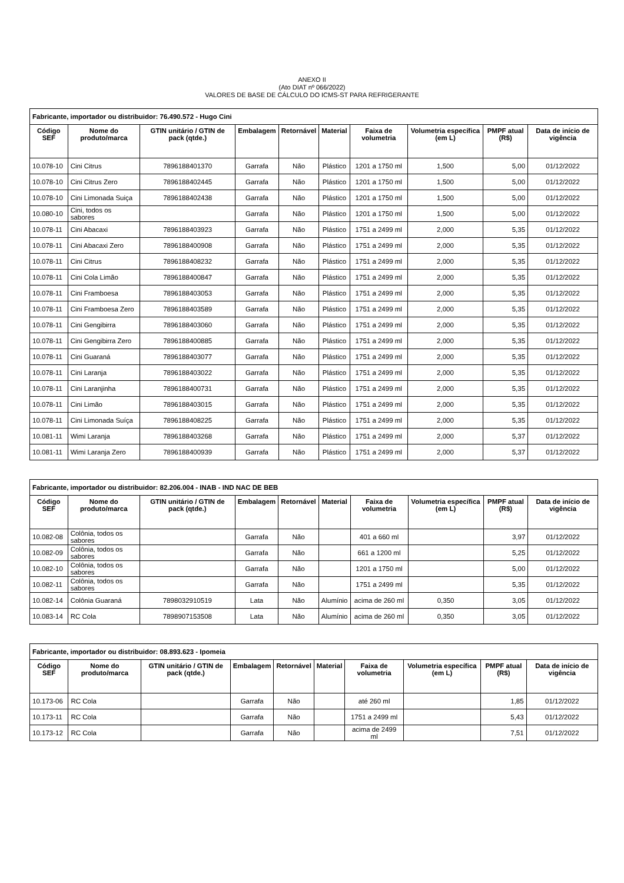ANEXO II
(Ato DIAT nº 066/2022)
VALORES DE BASE DE CÁLCULO DO ICMS-ST PARA REFRIGERANTE
| Fabricante, importador ou distribuidor: 76.490.572 - Hugo Cini | | | | | | | | | |
| --- | --- | --- | --- | --- | --- | --- | --- | --- | --- |
| Código SEF | Nome do produto/marca | GTIN unitário / GTIN de pack (qtde.) | Embalagem | Retornável | Material | Faixa de volumetria | Volumetria específica (em L) | PMPF atual (R$) | Data de início de vigência |
| 10.078-10 | Cini Citrus | 7896188401370 | Garrafa | Não | Plástico | 1201 a 1750 ml | 1,500 | 5,00 | 01/12/2022 |
| 10.078-10 | Cini Citrus Zero | 7896188402445 | Garrafa | Não | Plástico | 1201 a 1750 ml | 1,500 | 5,00 | 01/12/2022 |
| 10.078-10 | Cini Limonada Suiça | 7896188402438 | Garrafa | Não | Plástico | 1201 a 1750 ml | 1,500 | 5,00 | 01/12/2022 |
| 10.080-10 | Cini, todos os sabores | | Garrafa | Não | Plástico | 1201 a 1750 ml | 1,500 | 5,00 | 01/12/2022 |
| 10.078-11 | Cini Abacaxi | 7896188403923 | Garrafa | Não | Plástico | 1751 a 2499 ml | 2,000 | 5,35 | 01/12/2022 |
| 10.078-11 | Cini Abacaxi Zero | 7896188400908 | Garrafa | Não | Plástico | 1751 a 2499 ml | 2,000 | 5,35 | 01/12/2022 |
| 10.078-11 | Cini Citrus | 7896188408232 | Garrafa | Não | Plástico | 1751 a 2499 ml | 2,000 | 5,35 | 01/12/2022 |
| 10.078-11 | Cini Cola Limão | 7896188400847 | Garrafa | Não | Plástico | 1751 a 2499 ml | 2,000 | 5,35 | 01/12/2022 |
| 10.078-11 | Cini Framboesa | 7896188403053 | Garrafa | Não | Plástico | 1751 a 2499 ml | 2,000 | 5,35 | 01/12/2022 |
| 10.078-11 | Cini Framboesa Zero | 7896188403589 | Garrafa | Não | Plástico | 1751 a 2499 ml | 2,000 | 5,35 | 01/12/2022 |
| 10.078-11 | Cini Gengibirra | 7896188403060 | Garrafa | Não | Plástico | 1751 a 2499 ml | 2,000 | 5,35 | 01/12/2022 |
| 10.078-11 | Cini Gengibirra Zero | 7896188400885 | Garrafa | Não | Plástico | 1751 a 2499 ml | 2,000 | 5,35 | 01/12/2022 |
| 10.078-11 | Cini Guaraná | 7896188403077 | Garrafa | Não | Plástico | 1751 a 2499 ml | 2,000 | 5,35 | 01/12/2022 |
| 10.078-11 | Cini Laranja | 7896188403022 | Garrafa | Não | Plástico | 1751 a 2499 ml | 2,000 | 5,35 | 01/12/2022 |
| 10.078-11 | Cini Laranjinha | 7896188400731 | Garrafa | Não | Plástico | 1751 a 2499 ml | 2,000 | 5,35 | 01/12/2022 |
| 10.078-11 | Cini Limão | 7896188403015 | Garrafa | Não | Plástico | 1751 a 2499 ml | 2,000 | 5,35 | 01/12/2022 |
| 10.078-11 | Cini Limonada Suíça | 7896188408225 | Garrafa | Não | Plástico | 1751 a 2499 ml | 2,000 | 5,35 | 01/12/2022 |
| 10.081-11 | Wimi Laranja | 7896188403268 | Garrafa | Não | Plástico | 1751 a 2499 ml | 2,000 | 5,37 | 01/12/2022 |
| 10.081-11 | Wimi Laranja Zero | 7896188400939 | Garrafa | Não | Plástico | 1751 a 2499 ml | 2,000 | 5,37 | 01/12/2022 |
| Fabricante, importador ou distribuidor: 82.206.004 - INAB - IND NAC DE BEB | | | | | | | | | |
| --- | --- | --- | --- | --- | --- | --- | --- | --- | --- |
| Código SEF | Nome do produto/marca | GTIN unitário / GTIN de pack (qtde.) | Embalagem | Retornável | Material | Faixa de volumetria | Volumetria específica (em L) | PMPF atual (R$) | Data de início de vigência |
| 10.082-08 | Colônia, todos os sabores | | Garrafa | Não | | 401 a 660 ml | | 3,97 | 01/12/2022 |
| 10.082-09 | Colônia, todos os sabores | | Garrafa | Não | | 661 a 1200 ml | | 5,25 | 01/12/2022 |
| 10.082-10 | Colônia, todos os sabores | | Garrafa | Não | | 1201 a 1750 ml | | 5,00 | 01/12/2022 |
| 10.082-11 | Colônia, todos os sabores | | Garrafa | Não | | 1751 a 2499 ml | | 5,35 | 01/12/2022 |
| 10.082-14 | Colônia Guaraná | 7898032910519 | Lata | Não | Alumínio | acima de 260 ml | 0,350 | 3,05 | 01/12/2022 |
| 10.083-14 | RC Cola | 7898907153508 | Lata | Não | Alumínio | acima de 260 ml | 0,350 | 3,05 | 01/12/2022 |
| Fabricante, importador ou distribuidor: 08.893.623 - Ipomeia | | | | | | | | | |
| --- | --- | --- | --- | --- | --- | --- | --- | --- | --- |
| Código SEF | Nome do produto/marca | GTIN unitário / GTIN de pack (qtde.) | Embalagem | Retornável | Material | Faixa de volumetria | Volumetria específica (em L) | PMPF atual (R$) | Data de início de vigência |
| 10.173-06 | RC Cola | | Garrafa | Não | | até 260 ml | | 1,85 | 01/12/2022 |
| 10.173-11 | RC Cola | | Garrafa | Não | | 1751 a 2499 ml | | 5,43 | 01/12/2022 |
| 10.173-12 | RC Cola | | Garrafa | Não | | acima de 2499 ml | | 7,51 | 01/12/2022 |